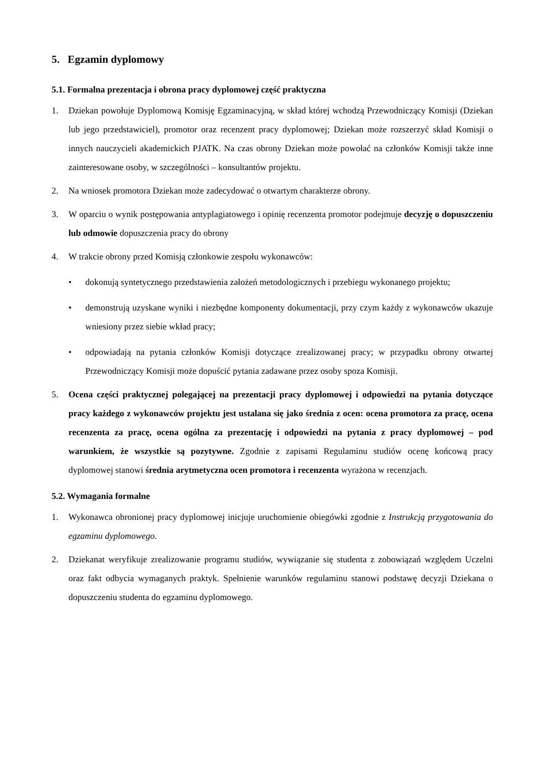5. Egzamin dyplomowy
5.1. Formalna prezentacja i obrona pracy dyplomowej część praktyczna
1. Dziekan powołuje Dyplomową Komisję Egzaminacyjną, w skład której wchodzą Przewodniczący Komisji (Dziekan lub jego przedstawiciel), promotor oraz recenzent pracy dyplomowej; Dziekan może rozszerzyć skład Komisji o innych nauczycieli akademickich PJATK. Na czas obrony Dziekan może powołać na członków Komisji także inne zainteresowane osoby, w szczególności – konsultantów projektu.
2. Na wniosek promotora Dziekan może zadecydować o otwartym charakterze obrony.
3. W oparciu o wynik postępowania antyplagiatowego i opinię recenzenta promotor podejmuje decyzję o dopuszczeniu lub odmowie dopuszczenia pracy do obrony
4. W trakcie obrony przed Komisją członkowie zespołu wykonawców:
• dokonują syntetycznego przedstawienia założeń metodologicznych i przebiegu wykonanego projektu;
• demonstrują uzyskane wyniki i niezbędne komponenty dokumentacji, przy czym każdy z wykonawców ukazuje wniesiony przez siebie wkład pracy;
• odpowiadają na pytania członków Komisji dotyczące zrealizowanej pracy; w przypadku obrony otwartej Przewodniczący Komisji może dopuścić pytania zadawane przez osoby spoza Komisji.
5. Ocena części praktycznej polegającej na prezentacji pracy dyplomowej i odpowiedzi na pytania dotyczące pracy każdego z wykonawców projektu jest ustalana się jako średnia z ocen: ocena promotora za pracę, ocena recenzenta za pracę, ocena ogólna za prezentację i odpowiedzi na pytania z pracy dyplomowej – pod warunkiem, że wszystkie są pozytywne. Zgodnie z zapisami Regulaminu studiów ocenę końcową pracy dyplomowej stanowi średnia arytmetyczna ocen promotora i recenzenta wyrażona w recenzjach.
5.2. Wymagania formalne
1. Wykonawca obronionej pracy dyplomowej inicjuje uruchomienie obiegówki zgodnie z Instrukcją przygotowania do egzaminu dyplomowego.
2. Dziekanat weryfikuje zrealizowanie programu studiów, wywiązanie się studenta z zobowiązań względem Uczelni oraz fakt odbycia wymaganych praktyk. Spełnienie warunków regulaminu stanowi podstawę decyzji Dziekana o dopuszczeniu studenta do egzaminu dyplomowego.